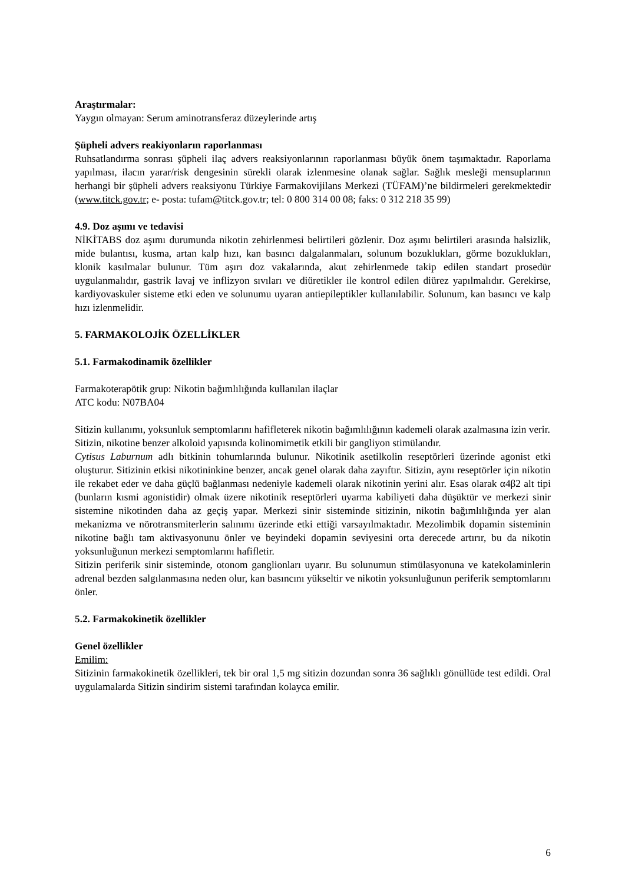Araştırmalar:
Yaygın olmayan: Serum aminotransferaz düzeylerinde artış
Şüpheli advers reakiyonların raporlanması
Ruhsatlandırma sonrası şüpheli ilaç advers reaksiyonlarının raporlanması büyük önem taşımaktadır. Raporlama yapılması, ilacın yarar/risk dengesinin sürekli olarak izlenmesine olanak sağlar. Sağlık mesleği mensuplarının herhangi bir şüpheli advers reaksiyonu Türkiye Farmakovijilans Merkezi (TÜFAM)’ne bildirmeleri gerekmektedir (www.titck.gov.tr; e- posta: tufam@titck.gov.tr; tel: 0 800 314 00 08; faks: 0 312 218 35 99)
4.9. Doz aşımı ve tedavisi
NİKİTABS doz aşımı durumunda nikotin zehirlenmesi belirtileri gözlenir. Doz aşımı belirtileri arasında halsizlik, mide bulantısı, kusma, artan kalp hızı, kan basıncı dalgalanmaları, solunum bozuklukları, görme bozuklukları, klonik kasılmalar bulunur. Tüm aşırı doz vakalarında, akut zehirlenmede takip edilen standart prosedür uygulanmalıdır, gastrik lavaj ve inflizyon sıvıları ve diüretikler ile kontrol edilen diürez yapılmalıdır. Gerekirse, kardiyovaskuler sisteme etki eden ve solunumu uyaran antiepileptikler kullanılabilir. Solunum, kan basıncı ve kalp hızı izlenmelidir.
5. FARMAKOLOJİK ÖZELLİKLER
5.1. Farmakodinamik özellikler
Farmakoterapötik grup: Nikotin bağımlılığında kullanılan ilaçlar
ATC kodu: N07BA04
Sitizin kullanımı, yoksunluk semptomlarını hafifleterek nikotin bağımlılığının kademeli olarak azalmasına izin verir.
Sitizin, nikotine benzer alkoloid yapısında kolinomimetik etkili bir gangliyon stimülandır.
Cytisus Laburnum adlı bitkinin tohumlarında bulunur. Nikotinik asetilkolin reseptörleri üzerinde agonist etki oluşturur. Sitizinin etkisi nikotininkine benzer, ancak genel olarak daha zayıftır. Sitizin, aynı reseptörler için nikotin ile rekabet eder ve daha güçlü bağlanması nedeniyle kademeli olarak nikotinin yerini alır. Esas olarak α4β2 alt tipi (bunların kısmi agonistidir) olmak üzere nikotinik reseptörleri uyarma kabiliyeti daha düşüktür ve merkezi sinir sistemine nikotinden daha az geçiş yapar. Merkezi sinir sisteminde sitizinin, nikotin bağımlılığında yer alan mekanizma ve nörotransmiterlerin salınımı üzerinde etki ettiği varsayılmaktadır. Mezolimbik dopamin sisteminin nikotine bağlı tam aktivasyonunu önler ve beyindeki dopamin seviyesini orta derecede artırır, bu da nikotin yoksunluğunun merkezi semptomlarını hafifletir.
Sitizin periferik sinir sisteminde, otonom ganglionları uyarır. Bu solunumun stimülasyonuna ve katekolaminlerin adrenal bezden salgılanmasına neden olur, kan basıncını yükseltir ve nikotin yoksunluğunun periferik semptomlarını önler.
5.2. Farmakokinetik özellikler
Genel özellikler
Emilim:
Sitizinin farmakokinetik özellikleri, tek bir oral 1,5 mg sitizin dozundan sonra 36 sağlıklı gönüllüde test edildi. Oral uygulamalarda Sitizin sindirim sistemi tarafından kolayca emilir.
6